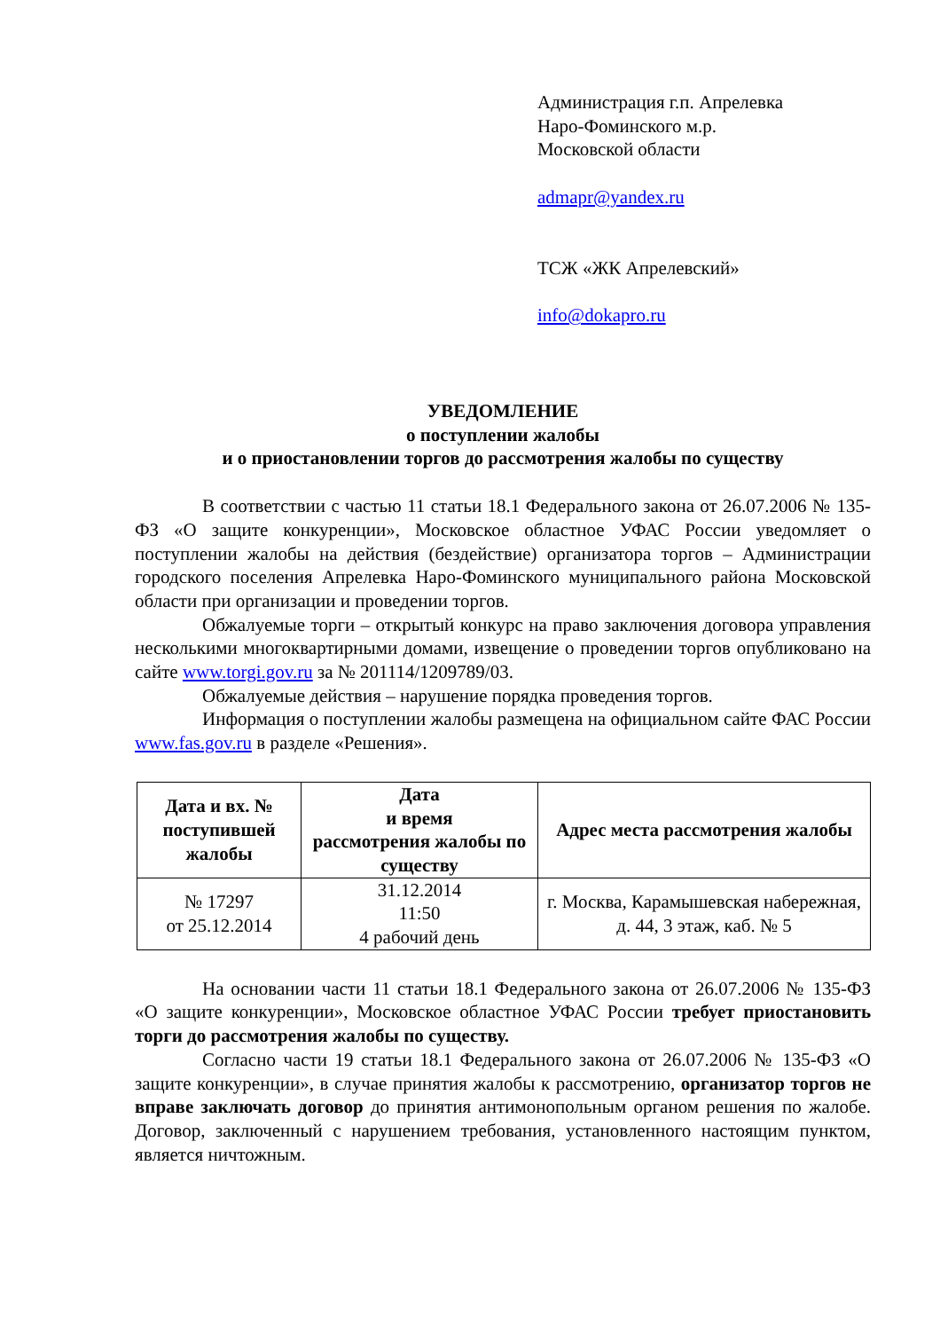Администрация г.п. Апрелевка
Наро-Фоминского м.р.
Московской области
admapr@yandex.ru
ТСЖ «ЖК Апрелевский»
info@dokapro.ru
УВЕДОМЛЕНИЕ
о поступлении жалобы
и о приостановлении торгов до рассмотрения жалобы по существу
В соответствии с частью 11 статьи 18.1 Федерального закона от 26.07.2006 № 135-ФЗ «О защите конкуренции», Московское областное УФАС России уведомляет о поступлении жалобы на действия (бездействие) организатора торгов – Администрации городского поселения Апрелевка Наро-Фоминского муниципального района Московской области при организации и проведении торгов.
Обжалуемые торги – открытый конкурс на право заключения договора управления несколькими многоквартирными домами, извещение о проведении торгов опубликовано на сайте www.torgi.gov.ru за № 201114/1209789/03.
Обжалуемые действия – нарушение порядка проведения торгов.
Информация о поступлении жалобы размещена на официальном сайте ФАС России www.fas.gov.ru в разделе «Решения».
| Дата и вх. № поступившей жалобы | Дата и время рассмотрения жалобы по существу | Адрес места рассмотрения жалобы |
| --- | --- | --- |
| № 17297 от 25.12.2014 | 31.12.2014 11:50 4 рабочий день | г. Москва, Карамышевская набережная, д. 44, 3 этаж, каб. № 5 |
На основании части 11 статьи 18.1 Федерального закона от 26.07.2006 № 135-ФЗ «О защите конкуренции», Московское областное УФАС России требует приостановить торги до рассмотрения жалобы по существу.
Согласно части 19 статьи 18.1 Федерального закона от 26.07.2006 № 135-ФЗ «О защите конкуренции», в случае принятия жалобы к рассмотрению, организатор торгов не вправе заключать договор до принятия антимонопольным органом решения по жалобе. Договор, заключенный с нарушением требования, установленного настоящим пунктом, является ничтожным.